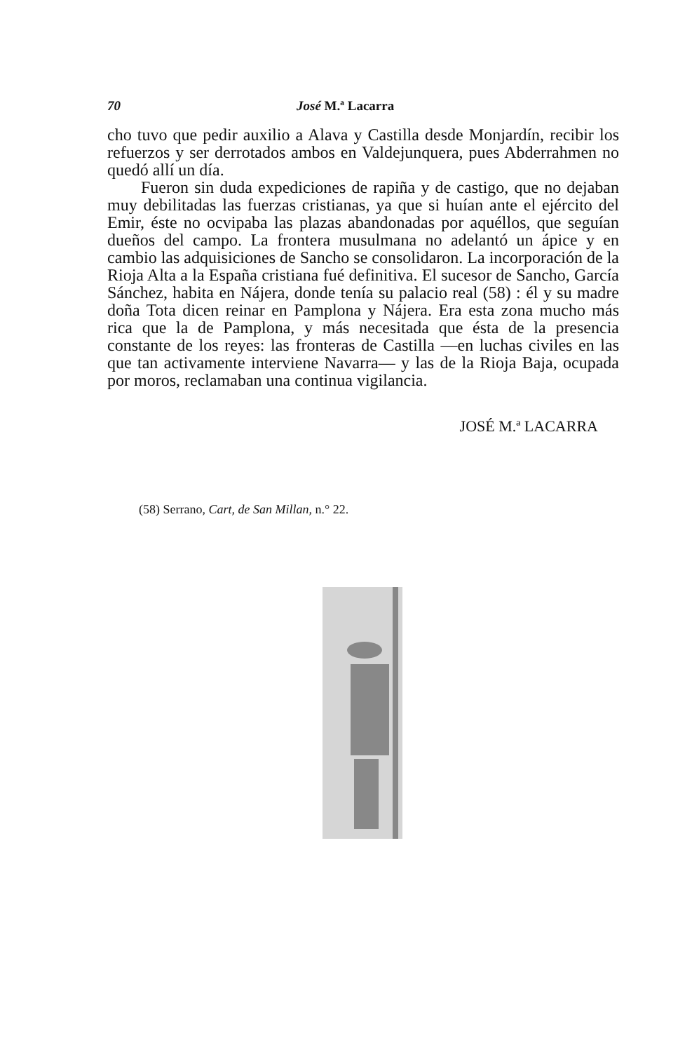70 José M.ª Lacarra
cho tuvo que pedir auxilio a Alava y Castilla desde Monjardín, recibir los refuerzos y ser derrotados ambos en Valdejunquera, pues Abderrahmen no quedó allí un día.
Fueron sin duda expediciones de rapiña y de castigo, que no dejaban muy debilitadas las fuerzas cristianas, ya que si huían ante el ejército del Emir, éste no ocvipaba las plazas abandonadas por aquéllos, que seguían dueños del campo. La frontera musulmana no adelantó un ápice y en cambio las adquisiciones de Sancho se consolidaron. La incorporación de la Rioja Alta a la España cristiana fué definitiva. El sucesor de Sancho, García Sánchez, habita en Nájera, donde tenía su palacio real (58) : él y su madre doña Tota dicen reinar en Pamplona y Nájera. Era esta zona mucho más rica que la de Pamplona, y más necesitada que ésta de la presencia constante de los reyes: las fronteras de Castilla —en luchas civiles en las que tan activamente interviene Navarra— y las de la Rioja Baja, ocupada por moros, reclamaban una continua vigilancia.
JOSÉ M.ª LACARRA
(58) Serrano, Cart, de San Millan, n.° 22.